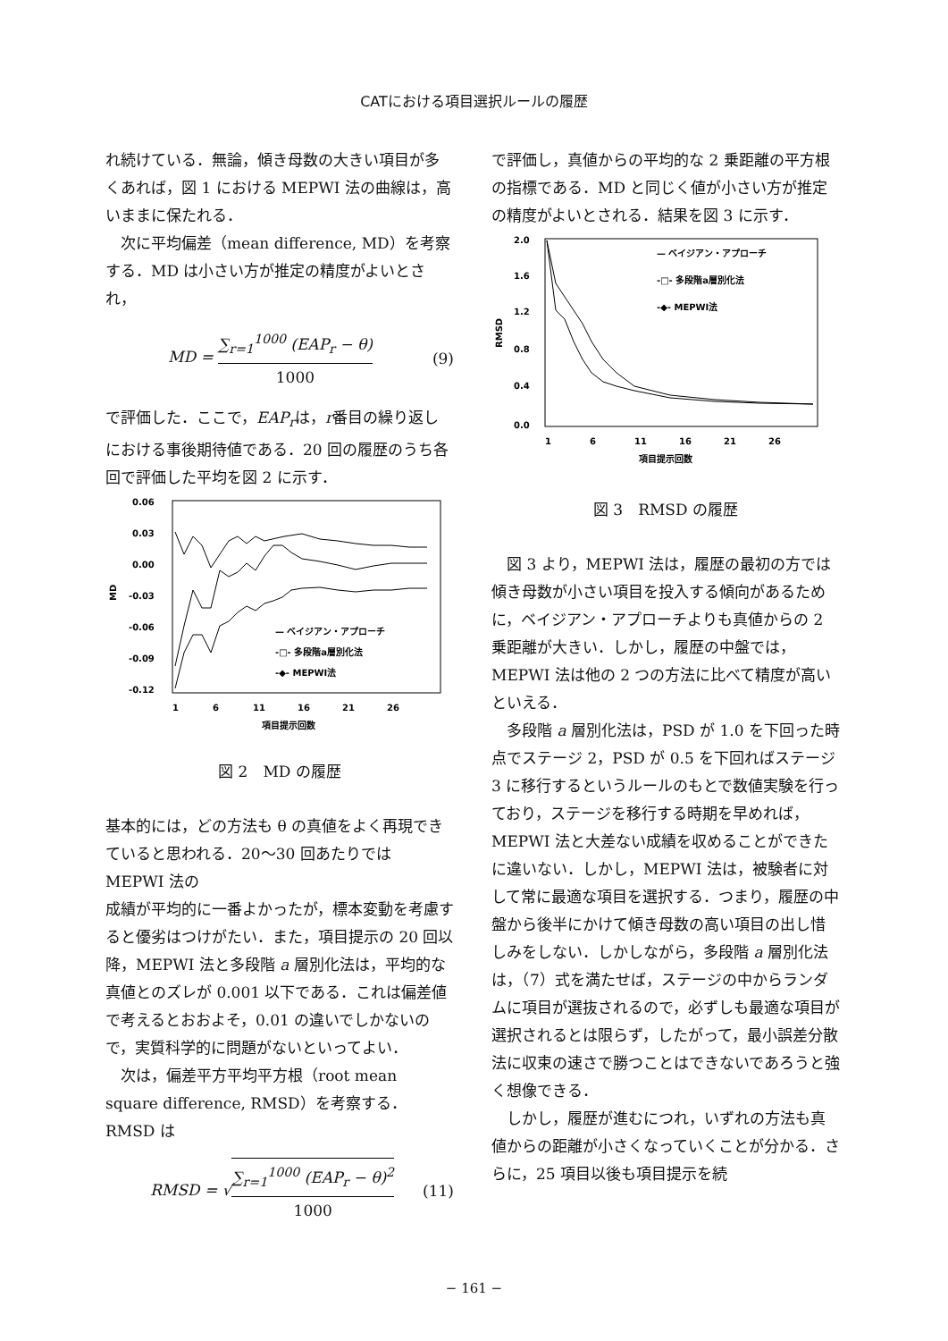CATにおける項目選択ルールの履歴
れ続けている．無論，傾き母数の大きい項目が多くあれば，図 1 における MEPWI 法の曲線は，高いままに保たれる．
次に平均偏差（mean difference, MD）を考察する．MD は小さい方が推定の精度がよいとされ，
MD = ∑<sub>r=1</sub><sup>1000</sup> (EAP<sub>r</sub> − θ) 1000 (9)
で評価した．ここで，EAP<sub>r</sub>は，r番目の繰り返しにおける事後期待値である．20 回の履歴のうち各回で評価した平均を図 2 に示す．
0.06
0.03
0.00
-0.03
-0.06
-0.09
-0.12
MD
— ベイジアン・アプローチ
-□- 多段階a層別化法
-◆- MEPWI法
1
6
11
16
21
26
項目提示回数
図 2　MD の履歴
基本的には，どの方法も θ の真値をよく再現できていると思われる．20〜30 回あたりでは MEPWI 法の
成績が平均的に一番よかったが，標本変動を考慮すると優劣はつけがたい．また，項目提示の 20 回以降，MEPWI 法と多段階 a 層別化法は，平均的な真値とのズレが 0.001 以下である．これは偏差値で考えるとおおよそ，0.01 の違いでしかないので，実質科学的に問題がないといってよい．
次は，偏差平方平均平方根（root mean square difference, RMSD）を考察する．RMSD は
RMSD = √∑<sub>r=1</sub><sup>1000</sup> (EAP<sub>r</sub> − θ)<sup>2</sup> 1000 (11)
で評価し，真値からの平均的な 2 乗距離の平方根の指標である．MD と同じく値が小さい方が推定の精度がよいとされる．結果を図 3 に示す．
2.0
1.6
1.2
0.8
0.4
0.0
RMSD
— ベイジアン・アプローチ
-□- 多段階a層別化法
-◆- MEPWI法
1
6
11
16
21
26
項目提示回数
図 3　RMSD の履歴
図 3 より，MEPWI 法は，履歴の最初の方では傾き母数が小さい項目を投入する傾向があるために，ベイジアン・アプローチよりも真値からの 2 乗距離が大きい．しかし，履歴の中盤では，MEPWI 法は他の 2 つの方法に比べて精度が高いといえる．
多段階 a 層別化法は，PSD が 1.0 を下回った時点でステージ 2，PSD が 0.5 を下回ればステージ 3 に移行するというルールのもとで数値実験を行っており，ステージを移行する時期を早めれば，MEPWI 法と大差ない成績を収めることができたに違いない．しかし，MEPWI 法は，被験者に対して常に最適な項目を選択する．つまり，履歴の中盤から後半にかけて傾き母数の高い項目の出し惜しみをしない．しかしながら，多段階 a 層別化法は，（7）式を満たせば，ステージの中からランダムに項目が選抜されるので，必ずしも最適な項目が選択されるとは限らず，したがって，最小誤差分散法に収束の速さで勝つことはできないであろうと強く想像できる．
しかし，履歴が進むにつれ，いずれの方法も真値からの距離が小さくなっていくことが分かる．さらに，25 項目以後も項目提示を続
− 161 −